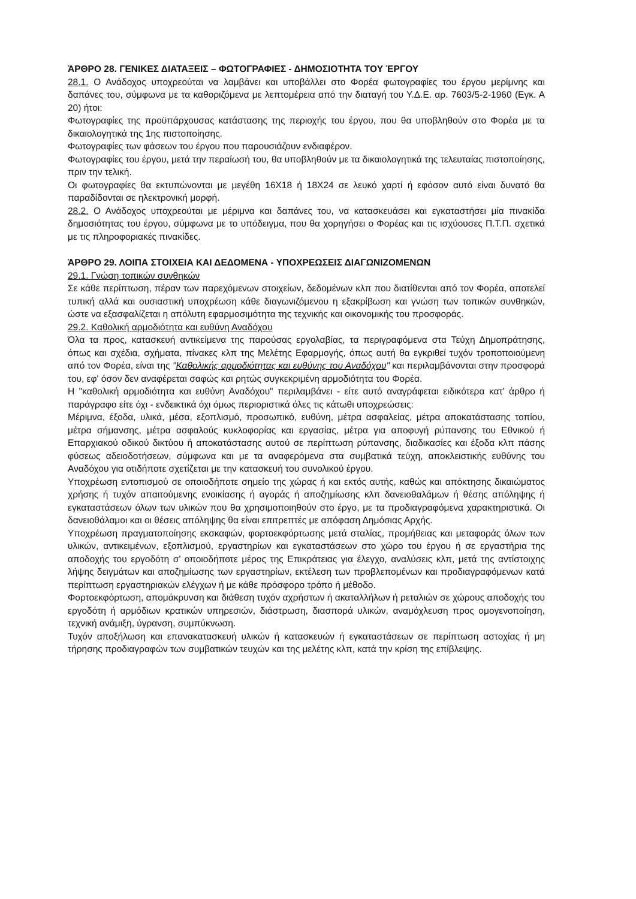ΆΡΘΡΟ 28. ΓΕΝΙΚΕΣ ΔΙΑΤΑΞΕΙΣ – ΦΩΤΟΓΡΑΦΙΕΣ - ΔΗΜΟΣΙΟΤΗΤΑ ΤΟΥ ΈΡΓΟΥ
28.1. Ο Ανάδοχος υποχρεούται να λαμβάνει και υποβάλλει στο Φορέα φωτογραφίες του έργου μερίμνης και δαπάνες του, σύμφωνα με τα καθοριζόμενα με λεπτομέρεια από την διαταγή του Υ.Δ.Ε. αρ. 7603/5-2-1960 (Εγκ. Α 20) ήτοι:
Φωτογραφίες της προϋπάρχουσας κατάστασης της περιοχής του έργου, που θα υποβληθούν στο Φορέα με τα δικαιολογητικά της 1ης πιστοποίησης.
Φωτογραφίες των φάσεων του έργου που παρουσιάζουν ενδιαφέρον.
Φωτογραφίες του έργου, μετά την περαίωσή του, θα υποβληθούν με τα δικαιολογητικά της τελευταίας πιστοποίησης, πριν την τελική.
Οι φωτογραφίες θα εκτυπώνονται με μεγέθη 16Χ18 ή 18Χ24 σε λευκό χαρτί ή εφόσον αυτό είναι δυνατό θα παραδίδονται σε ηλεκτρονική μορφή.
28.2. Ο Ανάδοχος υποχρεούται με μέριμνα και δαπάνες του, να κατασκευάσει και εγκαταστήσει μία πινακίδα δημοσιότητας του έργου, σύμφωνα με το υπόδειγμα, που θα χορηγήσει ο Φορέας και τις ισχύουσες Π.Τ.Π. σχετικά με τις πληροφοριακές πινακίδες.
ΆΡΘΡΟ 29. ΛΟΙΠΑ ΣΤΟΙΧΕΙΑ ΚΑΙ ΔΕΔΟΜΕΝΑ - ΥΠΟΧΡΕΩΣΕΙΣ ΔΙΑΓΩΝΙΖΟΜΕΝΩΝ
29.1. Γνώση τοπικών συνθηκών
Σε κάθε περίπτωση, πέραν των παρεχόμενων στοιχείων, δεδομένων κλπ που διατίθενται από τον Φορέα, αποτελεί τυπική αλλά και ουσιαστική υποχρέωση κάθε διαγωνιζόμενου η εξακρίβωση και γνώση των τοπικών συνθηκών, ώστε να εξασφαλίζεται η απόλυτη εφαρμοσιμότητα της τεχνικής και οικονομικής του προσφοράς.
29.2. Καθολική αρμοδιότητα και ευθύνη Αναδόχου
Όλα τα προς, κατασκευή αντικείμενα της παρούσας εργολαβίας, τα περιγραφόμενα στα Τεύχη Δημοπράτησης, όπως και σχέδια, σχήματα, πίνακες κλπ της Μελέτης Εφαρμογής, όπως αυτή θα εγκριθεί τυχόν τροποποιούμενη από τον Φορέα, είναι της "Καθολικής αρμοδιότητας και ευθύνης του Αναδόχου" και περιλαμβάνονται στην προσφορά του, εφ' όσον δεν αναφέρεται σαφώς και ρητώς συγκεκριμένη αρμοδιότητα του Φορέα.
Η "καθολική αρμοδιότητα και ευθύνη Αναδόχου" περιλαμβάνει - είτε αυτό αναγράφεται ειδικότερα κατ' άρθρο ή παράγραφο είτε όχι - ενδεικτικά όχι όμως περιοριστικά όλες τις κάτωθι υποχρεώσεις:
Μέριμνα, έξοδα, υλικά, μέσα, εξοπλισμό, προσωπικό, ευθύνη, μέτρα ασφαλείας, μέτρα αποκατάστασης τοπίου, μέτρα σήμανσης, μέτρα ασφαλούς κυκλοφορίας και εργασίας, μέτρα για αποφυγή ρύπανσης του Εθνικού ή Επαρχιακού οδικού δικτύου ή αποκατάστασης αυτού σε περίπτωση ρύπανσης, διαδικασίες και έξοδα κλπ πάσης φύσεως αδειοδοτήσεων, σύμφωνα και με τα αναφερόμενα στα συμβατικά τεύχη, αποκλειστικής ευθύνης του Αναδόχου για οτιδήποτε σχετίζεται με την κατασκευή του συνολικού έργου.
Υποχρέωση εντοπισμού σε οποιοδήποτε σημείο της χώρας ή και εκτός αυτής, καθώς και απόκτησης δικαιώματος χρήσης ή τυχόν απαιτούμενης ενοικίασης ή αγοράς ή αποζημίωσης κλπ δανειοθαλάμων ή θέσης απόληψης ή εγκαταστάσεων όλων των υλικών που θα χρησιμοποιηθούν στο έργο, με τα προδιαγραφόμενα χαρακτηριστικά. Οι δανειοθάλαμοι και οι θέσεις απόληψης θα είναι επιτρεπτές με απόφαση Δημόσιας Αρχής.
Υποχρέωση πραγματοποίησης εκσκαφών, φορτοεκφόρτωσης μετά σταλίας, προμήθειας και μεταφοράς όλων των υλικών, αντικειμένων, εξοπλισμού, εργαστηρίων και εγκαταστάσεων στο χώρο του έργου ή σε εργαστήρια της αποδοχής του εργοδότη σ’ οποιοδήποτε μέρος της Επικράτειας για έλεγχο, αναλύσεις κλπ, μετά της αντίστοιχης λήψης δειγμάτων και αποζημίωσης των εργαστηρίων, εκτέλεση των προβλεπομένων και προδιαγραφόμενων κατά περίπτωση εργαστηριακών ελέγχων ή με κάθε πρόσφορο τρόπο ή μέθοδο.
Φορτοεκφόρτωση, απομάκρυνση και διάθεση τυχόν αχρήστων ή ακαταλλήλων ή ρεταλιών σε χώρους αποδοχής του εργοδότη ή αρμόδιων κρατικών υπηρεσιών, διάστρωση, διασπορά υλικών, αναμόχλευση προς ομογενοποίηση, τεχνική ανάμιξη, ύγρανση, συμπύκνωση.
Τυχόν αποξήλωση και επανακατασκευή υλικών ή κατασκευών ή εγκαταστάσεων σε περίπτωση αστοχίας ή μη τήρησης προδιαγραφών των συμβατικών τευχών και της μελέτης κλπ, κατά την κρίση της επίβλεψης.